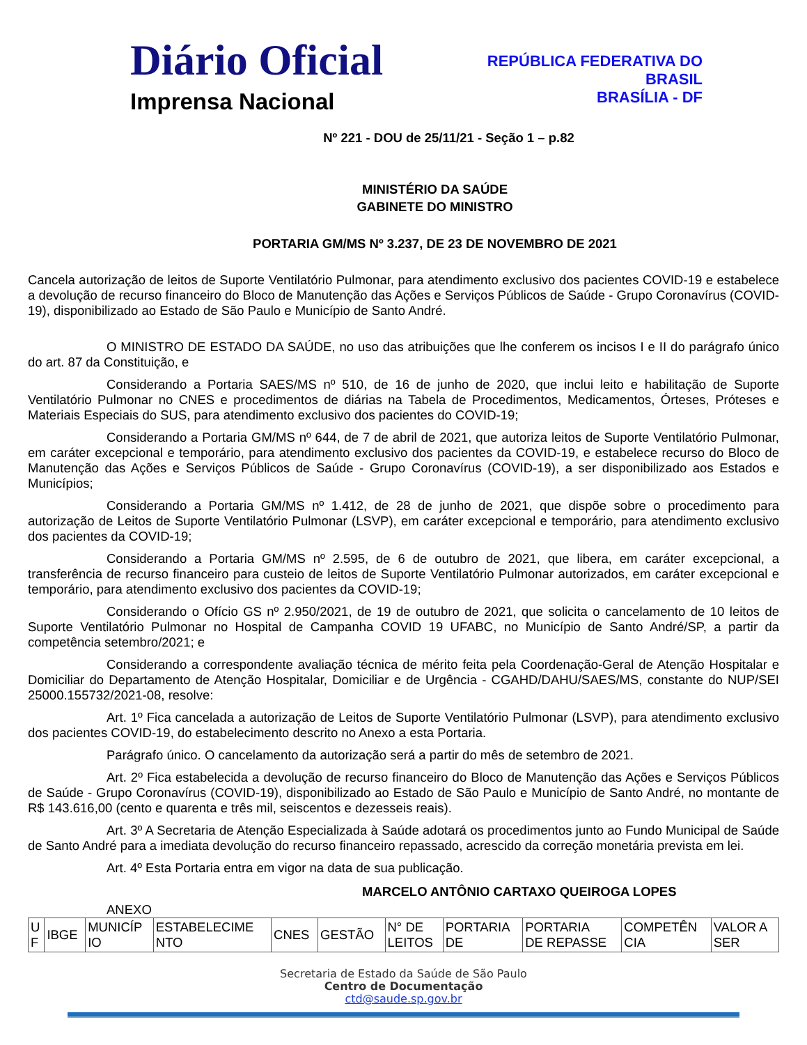Diário Oficial
Imprensa Nacional
REPÚBLICA FEDERATIVA DO
BRASIL
BRASÍLIA - DF
Nº 221 - DOU de 25/11/21 - Seção 1 – p.82
MINISTÉRIO DA SAÚDE
GABINETE DO MINISTRO
PORTARIA GM/MS Nº 3.237, DE 23 DE NOVEMBRO DE 2021
Cancela autorização de leitos de Suporte Ventilatório Pulmonar, para atendimento exclusivo dos pacientes COVID-19 e estabelece a devolução de recurso financeiro do Bloco de Manutenção das Ações e Serviços Públicos de Saúde - Grupo Coronavírus (COVID-19), disponibilizado ao Estado de São Paulo e Município de Santo André.
O MINISTRO DE ESTADO DA SAÚDE, no uso das atribuições que lhe conferem os incisos I e II do parágrafo único do art. 87 da Constituição, e
Considerando a Portaria SAES/MS nº 510, de 16 de junho de 2020, que inclui leito e habilitação de Suporte Ventilatório Pulmonar no CNES e procedimentos de diárias na Tabela de Procedimentos, Medicamentos, Órteses, Próteses e Materiais Especiais do SUS, para atendimento exclusivo dos pacientes do COVID-19;
Considerando a Portaria GM/MS nº 644, de 7 de abril de 2021, que autoriza leitos de Suporte Ventilatório Pulmonar, em caráter excepcional e temporário, para atendimento exclusivo dos pacientes da COVID-19, e estabelece recurso do Bloco de Manutenção das Ações e Serviços Públicos de Saúde - Grupo Coronavírus (COVID-19), a ser disponibilizado aos Estados e Municípios;
Considerando a Portaria GM/MS nº 1.412, de 28 de junho de 2021, que dispõe sobre o procedimento para autorização de Leitos de Suporte Ventilatório Pulmonar (LSVP), em caráter excepcional e temporário, para atendimento exclusivo dos pacientes da COVID-19;
Considerando a Portaria GM/MS nº 2.595, de 6 de outubro de 2021, que libera, em caráter excepcional, a transferência de recurso financeiro para custeio de leitos de Suporte Ventilatório Pulmonar autorizados, em caráter excepcional e temporário, para atendimento exclusivo dos pacientes da COVID-19;
Considerando o Ofício GS nº 2.950/2021, de 19 de outubro de 2021, que solicita o cancelamento de 10 leitos de Suporte Ventilatório Pulmonar no Hospital de Campanha COVID 19 UFABC, no Município de Santo André/SP, a partir da competência setembro/2021; e
Considerando a correspondente avaliação técnica de mérito feita pela Coordenação-Geral de Atenção Hospitalar e Domiciliar do Departamento de Atenção Hospitalar, Domiciliar e de Urgência - CGAHD/DAHU/SAES/MS, constante do NUP/SEI 25000.155732/2021-08, resolve:
Art. 1º Fica cancelada a autorização de Leitos de Suporte Ventilatório Pulmonar (LSVP), para atendimento exclusivo dos pacientes COVID-19, do estabelecimento descrito no Anexo a esta Portaria.
Parágrafo único. O cancelamento da autorização será a partir do mês de setembro de 2021.
Art. 2º Fica estabelecida a devolução de recurso financeiro do Bloco de Manutenção das Ações e Serviços Públicos de Saúde - Grupo Coronavírus (COVID-19), disponibilizado ao Estado de São Paulo e Município de Santo André, no montante de R$ 143.616,00 (cento e quarenta e três mil, seiscentos e dezesseis reais).
Art. 3º A Secretaria de Atenção Especializada à Saúde adotará os procedimentos junto ao Fundo Municipal de Saúde de Santo André para a imediata devolução do recurso financeiro repassado, acrescido da correção monetária prevista em lei.
Art. 4º Esta Portaria entra em vigor na data de sua publicação.
MARCELO ANTÔNIO CARTAXO QUEIROGA LOPES
ANEXO
| U F | IBGE | MUNICÍP IO | ESTABELECIME NTO | CNES | GESTÃO | N° DE LEITOS | PORTARIA DE | PORTARIA DE REPASSE | COMPETÊN CIA | VALOR A SER |
Secretaria de Estado da Saúde de São Paulo
Centro de Documentação
ctd@saude.sp.gov.br